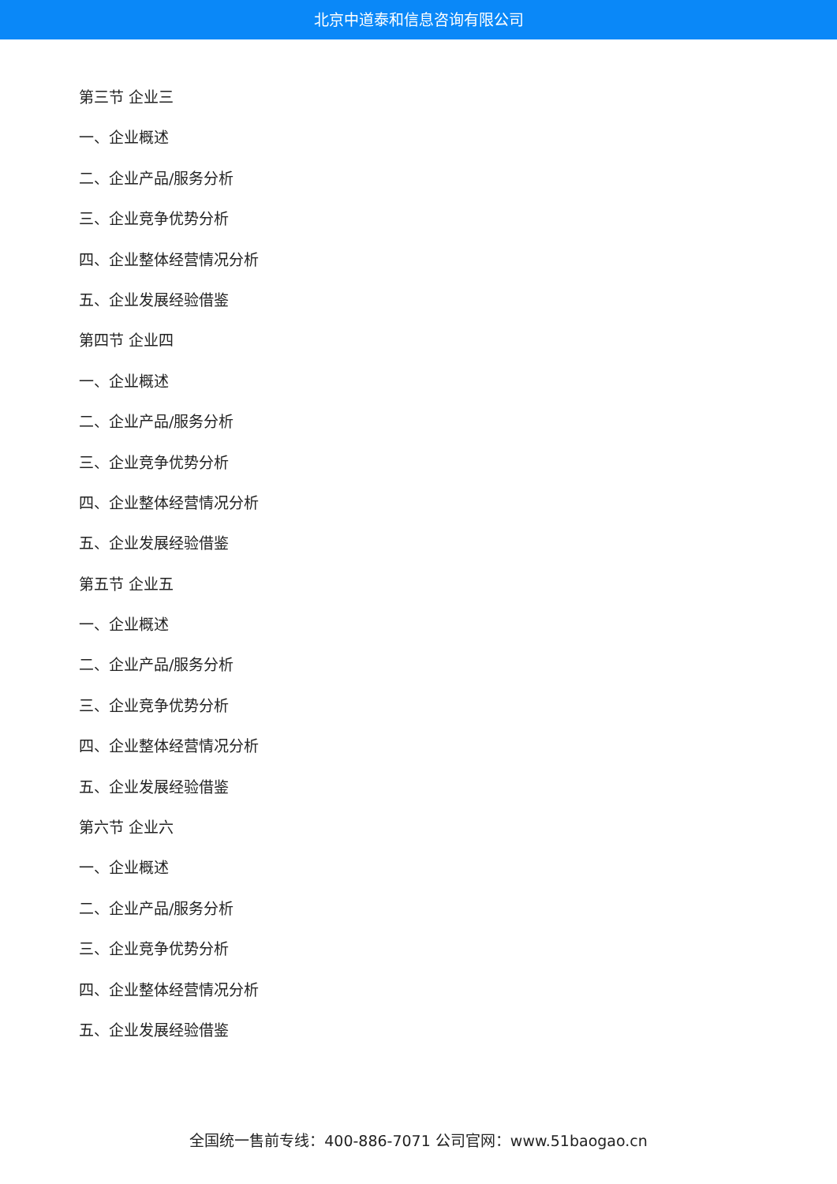北京中道泰和信息咨询有限公司
第三节 企业三
一、企业概述
二、企业产品/服务分析
三、企业竞争优势分析
四、企业整体经营情况分析
五、企业发展经验借鉴
第四节 企业四
一、企业概述
二、企业产品/服务分析
三、企业竞争优势分析
四、企业整体经营情况分析
五、企业发展经验借鉴
第五节 企业五
一、企业概述
二、企业产品/服务分析
三、企业竞争优势分析
四、企业整体经营情况分析
五、企业发展经验借鉴
第六节 企业六
一、企业概述
二、企业产品/服务分析
三、企业竞争优势分析
四、企业整体经营情况分析
五、企业发展经验借鉴
全国统一售前专线：400-886-7071 公司官网：www.51baogao.cn